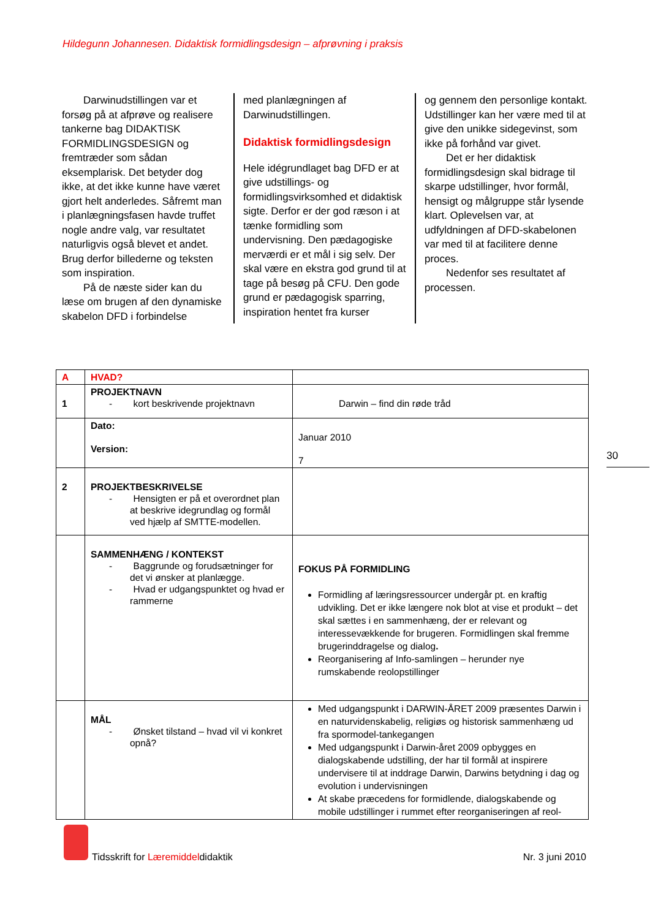Hildegunn Johannesen. Didaktisk formidlingsdesign – afprøvning i praksis
Darwinudstillingen var et forsøg på at afprøve og realisere tankerne bag DIDAKTISK FORMIDLINGSDESIGN og fremtræder som sådan eksemplarisk. Det betyder dog ikke, at det ikke kunne have været gjort helt anderledes. Såfremt man i planlægningsfasen havde truffet nogle andre valg, var resultatet naturligvis også blevet et andet. Brug derfor billederne og teksten som inspiration.
På de næste sider kan du læse om brugen af den dynamiske skabelon DFD i forbindelse
med planlægningen af Darwinudstillingen.
Didaktisk formidlingsdesign
Hele idégrundlaget bag DFD er at give udstillings- og formidlingsvirksomhed et didaktisk sigte. Derfor er der god ræson i at tænke formidling som undervisning. Den pædagogiske merværdi er et mål i sig selv. Der skal være en ekstra god grund til at tage på besøg på CFU. Den gode grund er pædagogisk sparring, inspiration hentet fra kurser
og gennem den personlige kontakt. Udstillinger kan her være med til at give den unikke sidegevinst, som ikke på forhånd var givet.
Det er her didaktisk formidlingsdesign skal bidrage til skarpe udstillinger, hvor formål, hensigt og målgruppe står lysende klart. Oplevelsen var, at udfyldningen af DFD-skabelonen var med til at facilitere denne proces.
Nedenfor ses resultatet af processen.
| A | HVAD? | |
| 1 | PROJEKTNAVN - kort beskrivende projektnavn | Darwin – find din røde tråd |
| | Dato: Version: | Januar 2010 7 |
| 2 | PROJEKTBESKRIVELSE - Hensigten er på et overordnet plan at beskrive idegrundlag og formål ved hjælp af SMTTE-modellen. | |
| | SAMMENHÆNG / KONTEKST - Baggrunde og forudsætninger for det vi ønsker at planlægge. - Hvad er udgangspunktet og hvad er rammerne | FOKUS PÅ FORMIDLING Formidling af læringsressourcer undergår pt. en kraftig udvikling. Det er ikke længere nok blot at vise et produkt – det skal sættes i en sammenhæng, der er relevant og interessevækkende for brugeren. Formidlingen skal fremme brugerinddragelse og dialog . Reorganisering af Info-samlingen – herunder nye rumskabende reolopstillinger |
| | MÅL - Ønsket tilstand – hvad vil vi konkret opnå? | Med udgangspunkt i DARWIN-ÅRET 2009 præsentes Darwin i en naturvidenskabelig, religiøs og historisk sammenhæng ud fra spormodel-tankegangen Med udgangspunkt i Darwin-året 2009 opbygges en dialogskabende udstilling, der har til formål at inspirere undervisere til at inddrage Darwin, Darwins betydning i dag og evolution i undervisningen At skabe præcedens for formidlende, dialogskabende og mobile udstillinger i rummet efter reorganiseringen af reol- |
30
Tidsskrift for Læremiddeldidaktik
Nr. 3 juni 2010